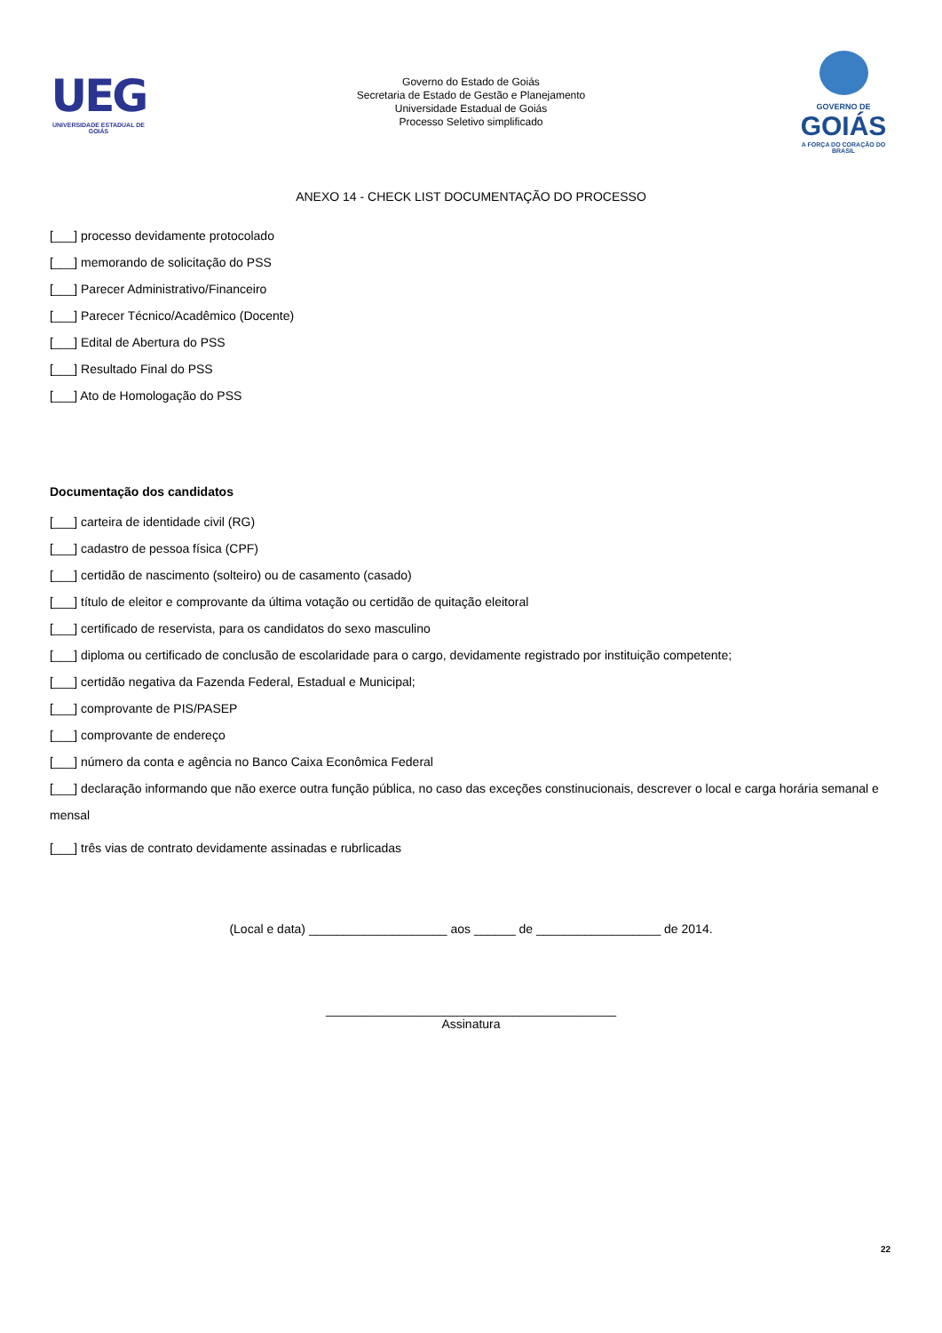UEG
UNIVERSIDADE ESTADUAL DE GOIÁS
Governo do Estado de Goiás
Secretaria de Estado de Gestão e Planejamento
Universidade Estadual de Goiás
Processo Seletivo simplificado
GOVERNO DE
GOIÁS
A FORÇA DO CORAÇÃO DO BRASIL
ANEXO 14 - CHECK LIST DOCUMENTAÇÃO DO PROCESSO
[___] processo devidamente protocolado
[___] memorando de solicitação do PSS
[___] Parecer Administrativo/Financeiro
[___] Parecer Técnico/Acadêmico (Docente)
[___] Edital de Abertura do PSS
[___] Resultado Final do PSS
[___] Ato de Homologação do PSS
Documentação dos candidatos
[___] carteira de identidade civil (RG)
[___] cadastro de pessoa física (CPF)
[___] certidão de nascimento (solteiro) ou de casamento (casado)
[___] título de eleitor e comprovante da última votação ou certidão de quitação eleitoral
[___] certificado de reservista, para os candidatos do sexo masculino
[___] diploma ou certificado de conclusão de escolaridade para o cargo, devidamente registrado por instituição competente;
[___] certidão negativa da Fazenda Federal, Estadual e Municipal;
[___] comprovante de PIS/PASEP
[___] comprovante de endereço
[___] número da conta e agência no Banco Caixa Econômica Federal
[___] declaração informando que não exerce outra função pública, no caso das exceções constinucionais, descrever o local e carga horária semanal e mensal
[___] três vias de contrato devidamente assinadas e rubrlicadas
(Local e data) ____________________ aos ______ de __________________ de 2014.
__________________________________________
Assinatura
22